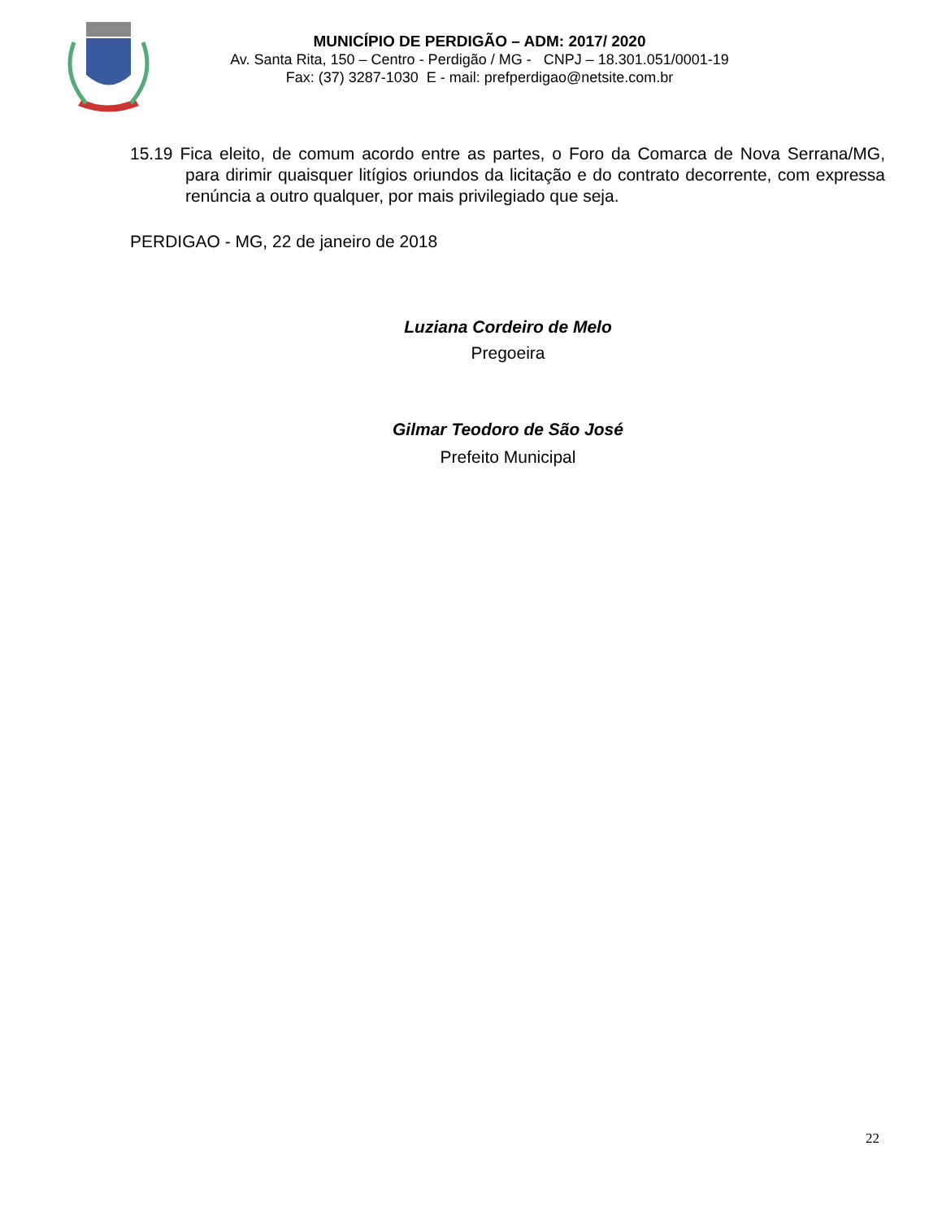MUNICÍPIO DE PERDIGÃO – ADM: 2017/ 2020
Av. Santa Rita, 150 – Centro - Perdigão / MG - CNPJ – 18.301.051/0001-19
Fax: (37) 3287-1030 E - mail: prefperdigao@netsite.com.br
15.19 Fica eleito, de comum acordo entre as partes, o Foro da Comarca de Nova Serrana/MG, para dirimir quaisquer litígios oriundos da licitação e do contrato decorrente, com expressa renúncia a outro qualquer, por mais privilegiado que seja.
PERDIGAO - MG, 22 de janeiro de 2018
Luziana Cordeiro de Melo
Pregoeira
Gilmar Teodoro de São José
Prefeito Municipal
22